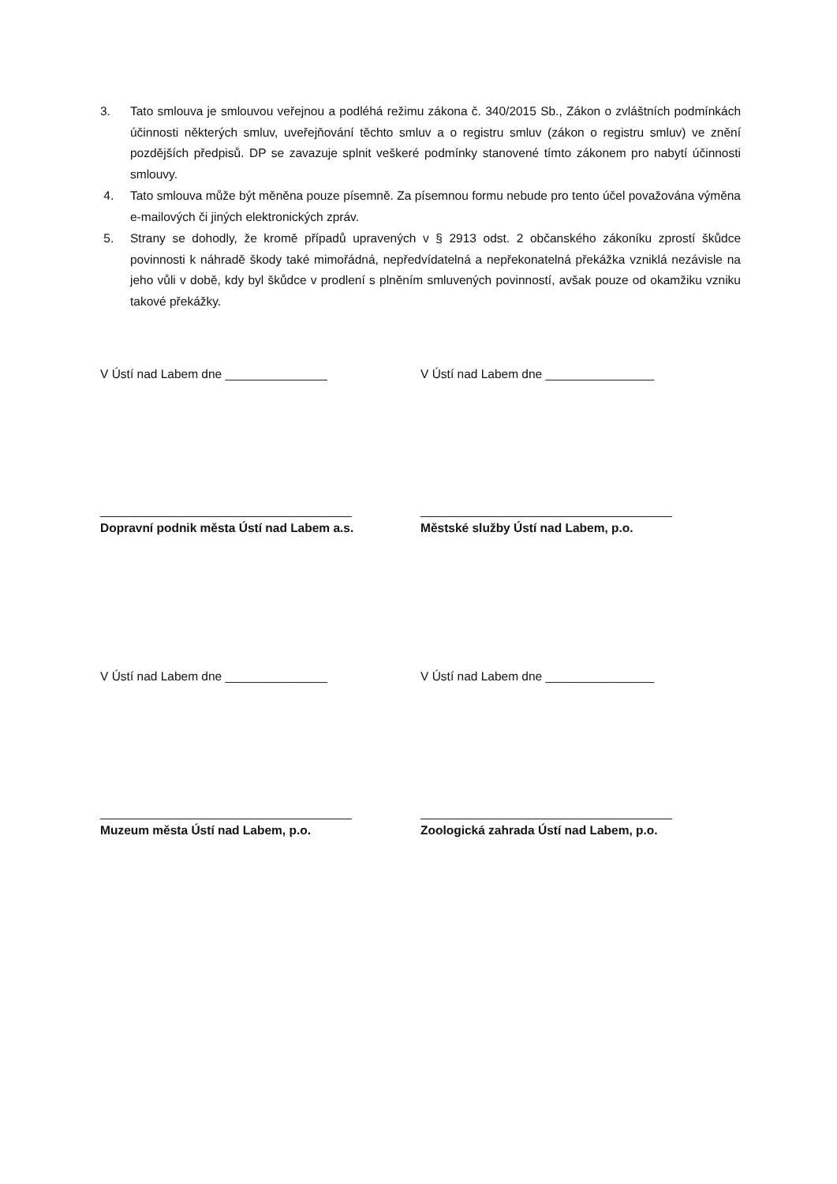3. Tato smlouva je smlouvou veřejnou a podléhá režimu zákona č. 340/2015 Sb., Zákon o zvláštních podmínkách účinnosti některých smluv, uveřejňování těchto smluv a o registru smluv (zákon o registru smluv) ve znění pozdějších předpisů. DP se zavazuje splnit veškeré podmínky stanovené tímto zákonem pro nabytí účinnosti smlouvy.
4. Tato smlouva může být měněna pouze písemně. Za písemnou formu nebude pro tento účel považována výměna e-mailových či jiných elektronických zpráv.
5. Strany se dohodly, že kromě případů upravených v § 2913 odst. 2 občanského zákoníku zprostí škůdce povinnosti k náhradě škody také mimořádná, nepředvídatelná a nepřekonatelná překážka vzniklá nezávisle na jeho vůli v době, kdy byl škůdce v prodlení s plněním smluvených povinností, avšak pouze od okamžiku vzniku takové překážky.
V Ústí nad Labem dne _______________ V Ústí nad Labem dne ________________
_____________________________________ _____________________________________
Dopravní podnik města Ústí nad Labem a.s. Městské služby Ústí nad Labem, p.o.
V Ústí nad Labem dne _______________ V Ústí nad Labem dne ________________
_____________________________________ _____________________________________
Muzeum města Ústí nad Labem, p.o. Zoologická zahrada Ústí nad Labem, p.o.